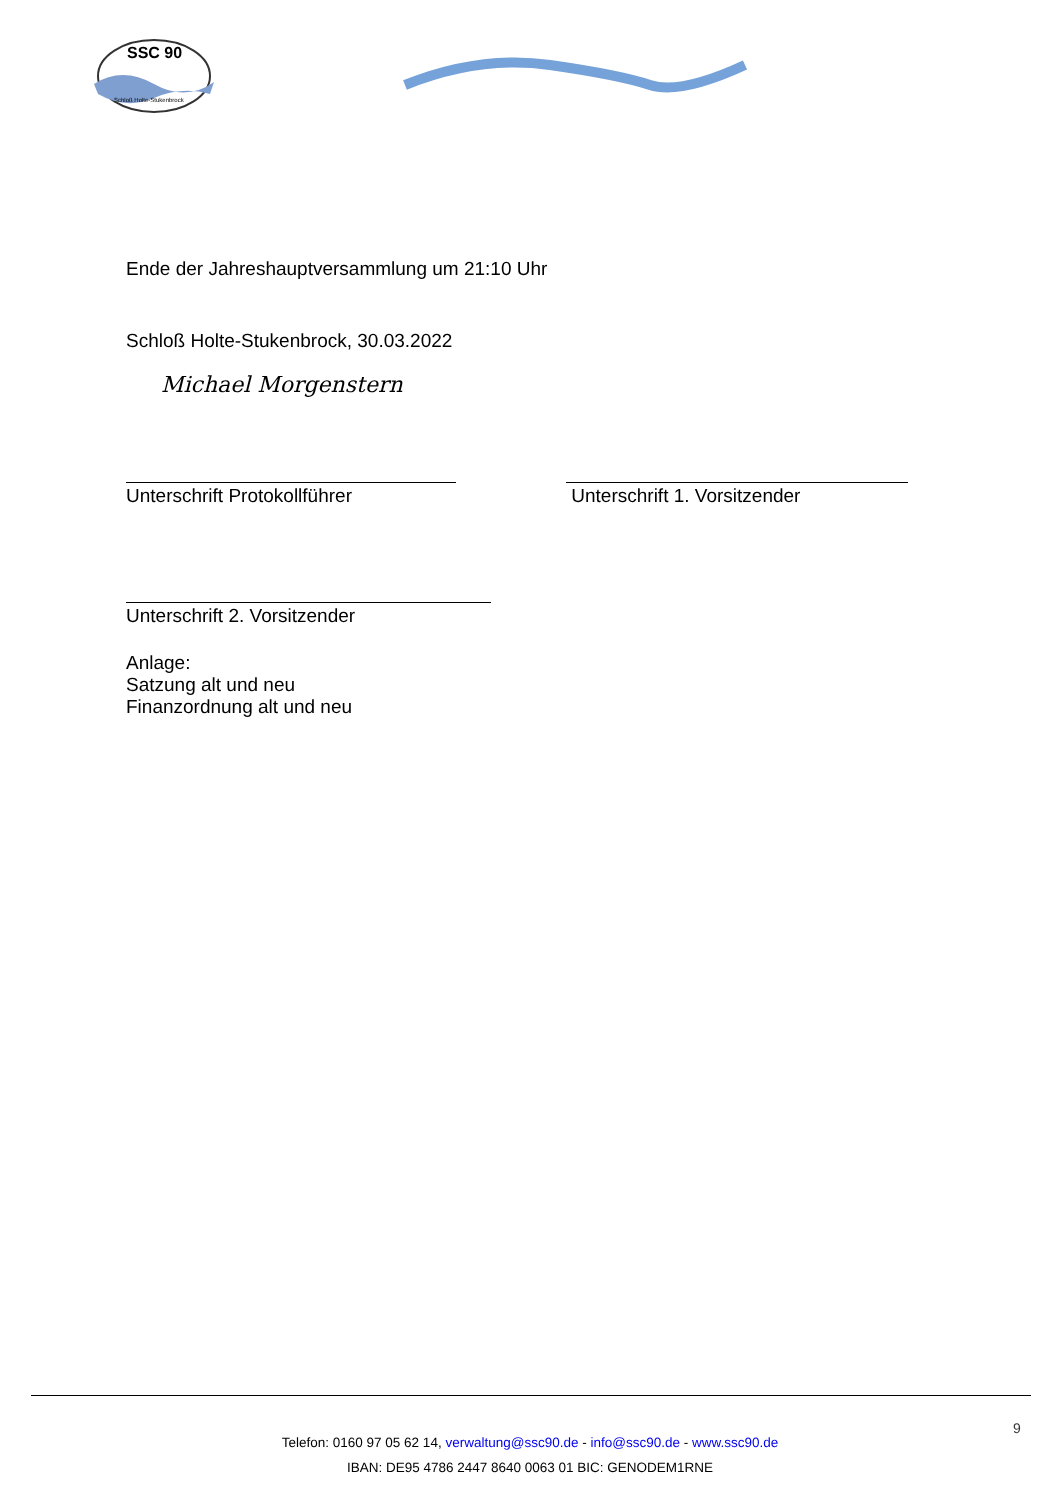SSC 90
Schloß Holte-Stukenbrock
Ende der Jahreshauptversammlung um 21:10 Uhr
Schloß Holte-Stukenbrock, 30.03.2022
Michael Morgenstern
Unterschrift Protokollführer Unterschrift 1. Vorsitzender
Unterschrift 2. Vorsitzender
Anlage:
Satzung alt und neu
Finanzordnung alt und neu
9
Telefon: 0160 97 05 62 14, verwaltung@ssc90.de - info@ssc90.de - www.ssc90.de
IBAN: DE95 4786 2447 8640 0063 01 BIC: GENODEM1RNE